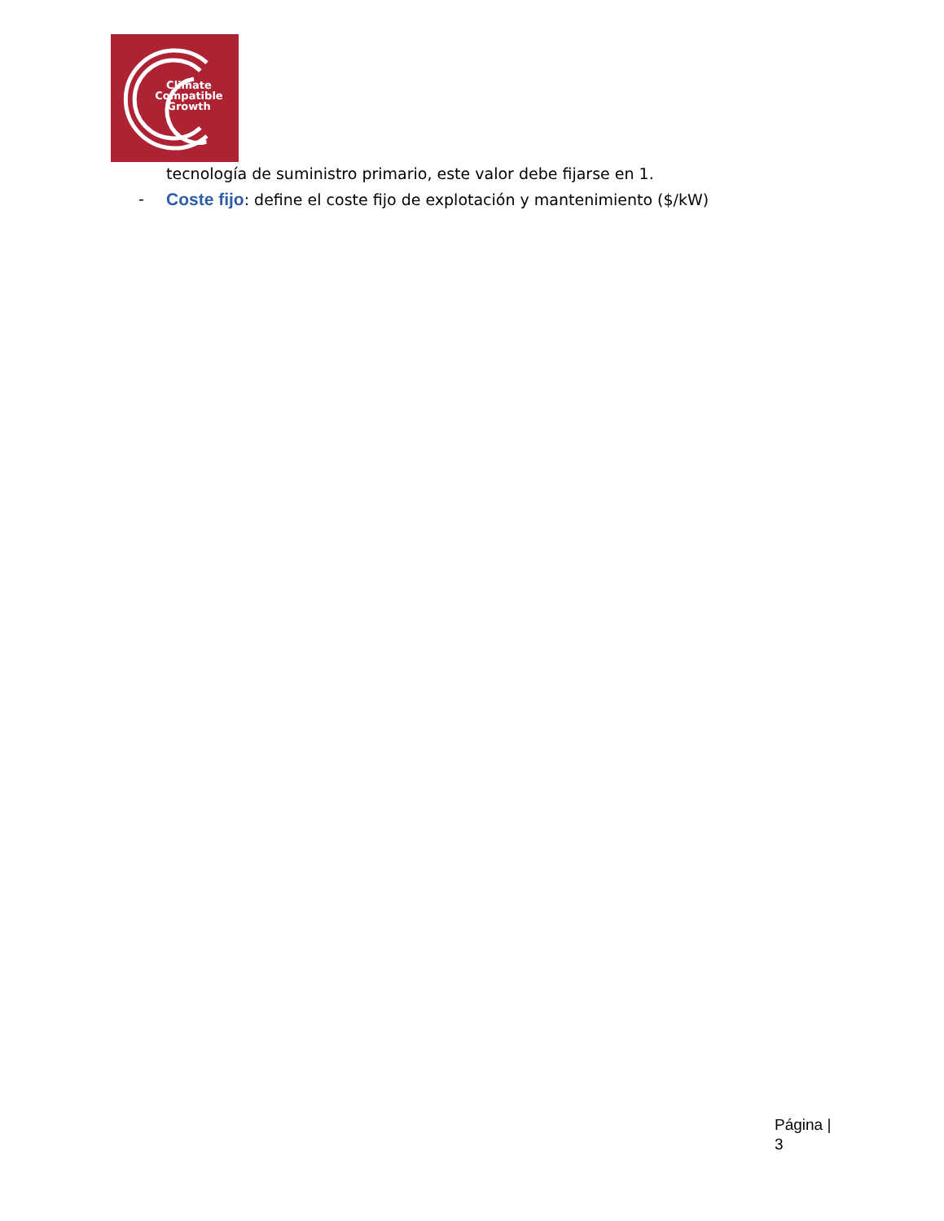Climate
Compatible
Growth
tecnología de suministro primario, este valor debe fijarse en 1.
- Coste fijo: define el coste fijo de explotación y mantenimiento ($/kW)
Página |
3